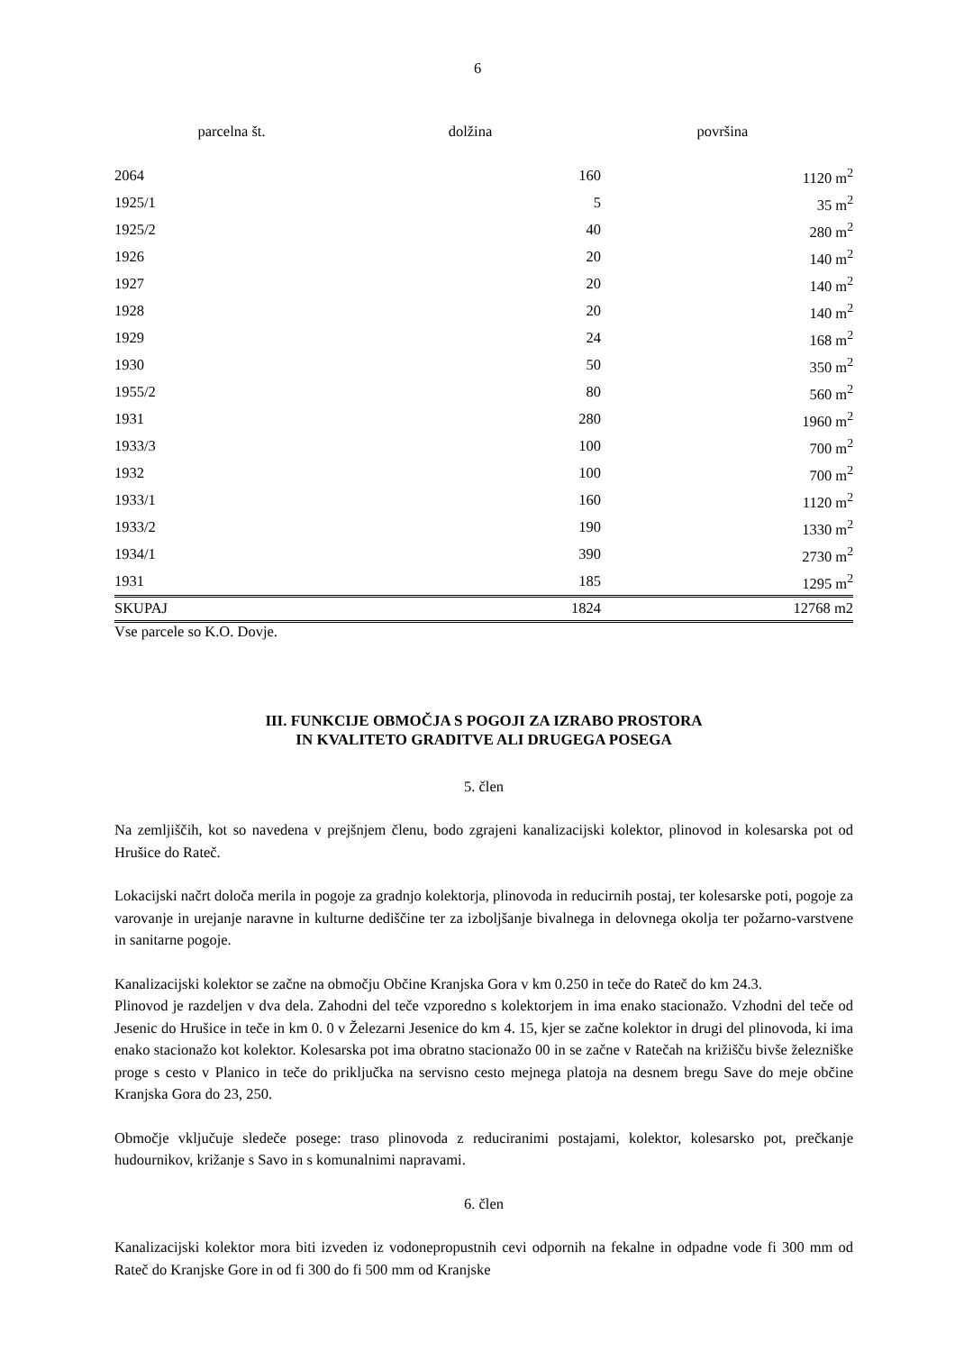6
parcelna št. dolžina površina
| 2064 | 160 | 1120 m<sup>2</sup> |
| 1925/1 | 5 | 35 m<sup>2</sup> |
| 1925/2 | 40 | 280 m<sup>2</sup> |
| 1926 | 20 | 140 m<sup>2</sup> |
| 1927 | 20 | 140 m<sup>2</sup> |
| 1928 | 20 | 140 m<sup>2</sup> |
| 1929 | 24 | 168 m<sup>2</sup> |
| 1930 | 50 | 350 m<sup>2</sup> |
| 1955/2 | 80 | 560 m<sup>2</sup> |
| 1931 | 280 | 1960 m<sup>2</sup> |
| 1933/3 | 100 | 700 m<sup>2</sup> |
| 1932 | 100 | 700 m<sup>2</sup> |
| 1933/1 | 160 | 1120 m<sup>2</sup> |
| 1933/2 | 190 | 1330 m<sup>2</sup> |
| 1934/1 | 390 | 2730 m<sup>2</sup> |
| 1931 | 185 | 1295 m<sup>2</sup> |
| SKUPAJ | 1824 | 12768 m2 |
Vse parcele so K.O. Dovje.
III. FUNKCIJE OBMOČJA S POGOJI ZA IZRABO PROSTORA
IN KVALITETO GRADITVE ALI DRUGEGA POSEGA
5. člen
Na zemljiščih, kot so navedena v prejšnjem členu, bodo zgrajeni kanalizacijski kolektor, plinovod in kolesarska pot od Hrušice do Rateč.
Lokacijski načrt določa merila in pogoje za gradnjo kolektorja, plinovoda in reducirnih postaj, ter kolesarske poti, pogoje za varovanje in urejanje naravne in kulturne dediščine ter za izboljšanje bivalnega in delovnega okolja ter požarno-varstvene in sanitarne pogoje.
Kanalizacijski kolektor se začne na območju Občine Kranjska Gora v km 0.250 in teče do Rateč do km 24.3.
Plinovod je razdeljen v dva dela. Zahodni del teče vzporedno s kolektorjem in ima enako stacionažo. Vzhodni del teče od Jesenic do Hrušice in teče in km 0. 0 v Železarni Jesenice do km 4. 15, kjer se začne kolektor in drugi del plinovoda, ki ima enako stacionažo kot kolektor. Kolesarska pot ima obratno stacionažo 00 in se začne v Ratečah na križišču bivše železniške proge s cesto v Planico in teče do priključka na servisno cesto mejnega platoja na desnem bregu Save do meje občine Kranjska Gora do 23, 250.
Območje vključuje sledeče posege: traso plinovoda z reduciranimi postajami, kolektor, kolesarsko pot, prečkanje hudournikov, križanje s Savo in s komunalnimi napravami.
6. člen
Kanalizacijski kolektor mora biti izveden iz vodonepropustnih cevi odpornih na fekalne in odpadne vode fi 300 mm od Rateč do Kranjske Gore in od fi 300 do fi 500 mm od Kranjske